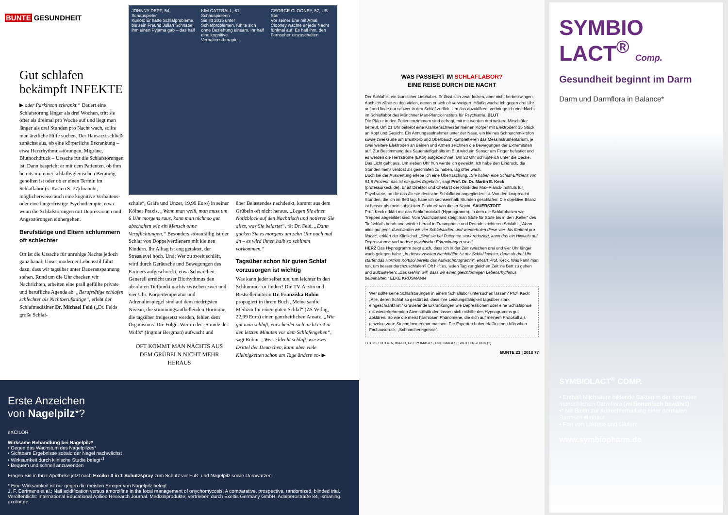BUNTE GESUNDHEIT
Gut schlafen bekämpft INFEKTE
▶ oder Parkinson erkrankt.“ Dauert eine Schlafstörung länger als drei Wochen, tritt sie öfter als dreimal pro Woche auf und liegt man länger als drei Stunden pro Nacht wach, sollte man ärztliche Hilfe suchen. Der Hausarzt schließt zunächst aus, ob eine körperliche Erkrankung – etwa Herzrhythmusstörungen, Migräne, Bluthochdruck – Ursache für die Schlafstörungen ist. Dann bespricht er mit dem Patienten, ob ihm bereits mit einer schlafhygienischen Beratung geholfen ist oder ob er einen Termin im Schlaflabor (s. Kasten S. 77) braucht, möglicherweise auch eine kognitive Verhaltens- oder eine längerfristige Psychotherapie, etwa wenn die Schlafstörungen mit Depressionen und Angststörungen einhergehen.
Berufstätige und Eltern schlummern oft schlechter
Oft ist die Ursache für unruhige Nächte jedoch ganz banal: Unser moderner Lebensstil führt dazu, dass wir tagsüber unter Daueranspannung stehen. Rund um die Uhr checken wir Nachrichten, arbeiten eine prall gefüllte private und berufliche Agenda ab. „Berufstätige schlafen schlechter als Nichtberufstätige“, erlebt der Schlafmediziner Dr. Michael Feld („Dr. Felds große Schlaf-
JOHNNY DEPP, 54, Schauspieler
Kurios: Er hatte Schlafprobleme, bis sein Freund Julian Schnabel ihm einen Pyjama gab – das half
KIM CATTRALL, 61, Schauspielerin
Sie litt 2015 unter Schlafproblemen, fühlte sich ohne Beziehung einsam. Ihr half eine kognitive Verhaltenstherapie
GEORGE CLOONEY, 57, US-Star
Vor seiner Ehe mit Amal Clooney wachte er jede Nacht fünfmal auf. Es half ihm, den Fernseher einzuschalten
schule“, Gräfe und Unzer, 19,99 Euro) in seiner Kölner Praxis. „Wenn man weiß, man muss um 6 Uhr morgens raus, kann man nicht so gut abschalten wie ein Mensch ohne Verpflichtungen.“ Besonders störanfällig ist der Schlaf von Doppelverdienern mit kleinen Kindern. Ihr Alltag ist eng getaktet, der Stresslevel hoch. Und: Wer zu zweit schläft, wird durch Geräusche und Bewegungen des Partners aufgeschreckt, etwa Schnarchen.
Generell erreicht unser Biorhythmus den absoluten Tiefpunkt nachts zwischen zwei und vier Uhr. Körpertemperatur und Adrenalinspiegel sind auf dem niedrigsten Niveau, die stimmungsaufhellenden Hormone, die tagsüber freigesetzt werden, fehlen dem Organismus. Die Folge: Wer in der „Stunde des Wolfs“ (Ingmar Bergman) aufwacht und
OFT KOMMT MAN NACHTS AUS DEM GRÜBELN NICHT MEHR HERAUS
über Belastendes nachdenkt, kommt aus dem Grübeln oft nicht heraus. „Legen Sie einen Notizblock auf den Nachttisch und notieren Sie alles, was Sie belastet“, rät Dr. Feld. „Dann gucken Sie es morgens um zehn Uhr noch mal an – es wird Ihnen halb so schlimm vorkommen.“
Tagsüber schon für guten Schlaf vorzusorgen ist wichtig
Was kann jeder selbst tun, um leichter in den Schlummer zu finden? Die TV-Ärztin und Bestsellerautorin Dr. Franziska Rubin propagiert in ihrem Buch „Meine sanfte Medizin für einen guten Schlaf“ (ZS Verlag, 22,99 Euro) einen ganzheitlichen Ansatz. „Wie gut man schläft, entscheidet sich nicht erst in den letzten Minuten vor dem Schlafengehen“, sagt Rubin. „Wer schlecht schläft, wie zwei Drittel der Deutschen, kann aber viele Kleinigkeiten schon am Tage ändern so- ▶
Erste Anzeichen
von Nagelpilz*?
eXCILOR
Wirksame Behandlung bei Nagelpilz*
• Gegen das Wachstum des Nagelpilzes*
• Sichtbare Ergebnisse sobald der Nagel nachwächst
• Wirksamkeit durch klinische Studie belegt*<sup>1</sup>
• Bequem und schnell anzuwenden
Fragen Sie in Ihrer Apotheke jetzt nach Excilor 3 in 1 Schutzspray zum Schutz vor Fuß- und Nagelpilz sowie Dornwarzen.
* Eine Wirksamkeit ist nur gegen die meisten Erreger von Nagelpilz belegt.
1. F. Eertmans et al.: Nail acidification versus amorolfine in the local management of onychomycosis. A comparative, prospective, randomized, blinded trial. Veröffentlicht: International Educational Apllied Research Journal. Medizinprodukte, vertrieben durch Exeltis Germany GmbH, Adalperostraße 84, Ismaning. excilor.de
WAS PASSIERT IM SCHLAFLABOR?
EINE REISE DURCH DIE NACHT
Der Schlaf ist ein launischer Liebhaber. Er lässt sich zwar locken, aber nicht herbeizwingen. Auch ich zähle zu den vielen, denen er sich oft verweigert. Häufig wache ich gegen drei Uhr auf und finde nur schwer in den Schlaf zurück. Um das abzuklären, verbringe ich eine Nacht im Schlaflabor des Münchner Max-Planck-Instituts für Psychiatrie. BLUT
Die Plätze in den Patientenzimmern sind gefragt, mit mir werden drei weitere Mitschläfer betreut. Um 21 Uhr beklebt eine Krankenschwester meinen Körper mit Elektroden: 15 Stück an Kopf und Gesicht. Ein Atmungsaufnehmer unter der Nase, ein kleines Schnarchmikrofon sowie zwei Gurte um Brustkorb und Oberbauch komplettieren das Messinstrumentarium, je zwei weitere Elektroden an Beinen und Armen zeichnen die Bewegungen der Extremitäten auf. Zur Bestimmung des Sauerstoffgehalts im Blut wird ein Sensor am Finger befestigt und es werden die Herzströme (EKG) aufgezeichnet. Um 23 Uhr schlüpfe ich unter die Decke. Das Licht geht aus. Um sieben Uhr früh werde ich geweckt. Ich habe den Eindruck, die Stunden mehr verdöst als geschlafen zu haben, lag öfter wach.
Doch bei der Auswertung erlebe ich eine Überraschung. „Sie haben eine Schlaf-Effizienz von 91,8 Prozent, das ist ein gutes Ergebnis“, sagt Prof. Dr. Dr. Martin E. Keck (professorkeck.de). Er ist Direktor und Chefarzt der Klinik des Max-Planck-Instituts für Psychiatrie, an die das älteste deutsche Schlaflabor angegliedert ist. Von den knapp acht Stunden, die ich im Bett lag, habe ich sechseinhalb Stunden geschlafen: Die objektive Bilanz ist besser als mein subjektiver Eindruck von dieser Nacht. SAUERSTOFF
Prof. Keck erklärt mir das Schlafprotokoll (Hypnogramm), in dem die Schlafphasen wie Treppen abgebildet sind. Vom Wachzustand steigt man Stufe für Stufe bis in den „Keller“ des Tiefschlafs herab und wieder herauf in Traumphase und Periode leichteren Schlafs. „Wenn alles gut geht, durchlaufen wir vier Schlafstadien und wiederholen diese vier- bis fünfmal pro Nacht“, erklärt der Klinikchef. „Sind sie bei Patienten stark reduziert, kann das ein Hinweis auf Depressionen und andere psychische Erkrankungen sein.“
HERZ Das Hypnogramm zeigt auch, dass ich in der Zeit zwischen drei und vier Uhr länger wach gelegen habe. „In dieser zweiten Nachthälfte ist der Schlaf leichter, denn ab drei Uhr startet das Hormon Kortisol bereits das Aufwachprogramm“, erklärt Prof. Keck. Was kann man tun, um besser durchzuschlafen? Oft hilft es, jeden Tag zur gleichen Zeit ins Bett zu gehen und aufzustehen: „Das Gehirn will, dass wir einen gleichförmigen Lebensrhythmus beibehalten.“ ELKE KRÜSMANN
Wer sollte seine Schlafstörungen in einem Schlaflabor untersuchen lassen? Prof. Keck: „Alle, deren Schlaf so gestört ist, dass ihre Leistungsfähigkeit tagsüber stark eingeschränkt ist.“ Gravierende Erkrankungen wie Depressionen oder eine Schlafapnoe mit wiederkehrenden Atemstillständen lassen sich mithilfe des Hypnogramms gut abklären. So wie die meist harmlosen Phänomene, die sich auf meinem Protokoll als einzelne zarte Striche bemerkbar machen. Die Experten haben dafür einen hübschen Fachausdruck: „Schnarchereignisse“.
FOTOS: FOTOLIA, IMAGO, GETTY IMAGES, DDP IMAGES, SHUTTERSTOCK (3)
BUNTE 23 | 2018 77
SYMBIO
LACT<sup>®</sup> Comp.
Gesundheit beginnt im Darm
Darm und Darmflora in Balance*
SYMBIOLACT<sup>®</sup> COMP.
• Enthält Milchsäure bildende Bakterien der normalen menschlichen Darmflora (millionenfach bewährt)
•* Mit Biotin zur Aufrechterhaltung einer normalen Darmschleimhaut
• Frei von Laktose und Gluten
www.symbiopharm.de